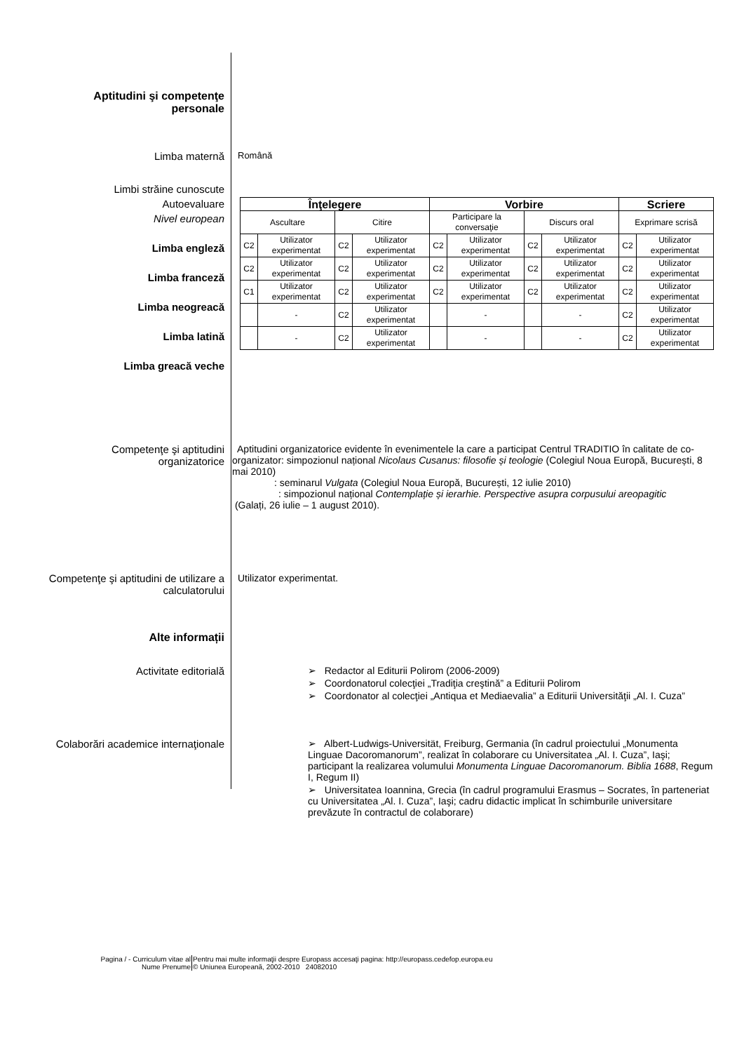Aptitudini şi competenţe
personale
Limba maternă
Română
Limbi străine cunoscute
Autoevaluare
Nivel european
Limba engleză
Limba franceză
Limba neogreacă
Limba latină
Limba greacă veche
| Înţelegere | | | | Vorbire | | | | Scriere | |
| Ascultare | | Citire | | Participare la conversaţie | | Discurs oral | | Exprimare scrisă | |
| C2 | Utilizator experimentat | C2 | Utilizator experimentat | C2 | Utilizator experimentat | C2 | Utilizator experimentat | C2 | Utilizator experimentat |
| C2 | Utilizator experimentat | C2 | Utilizator experimentat | C2 | Utilizator experimentat | C2 | Utilizator experimentat | C2 | Utilizator experimentat |
| C1 | Utilizator experimentat | C2 | Utilizator experimentat | C2 | Utilizator experimentat | C2 | Utilizator experimentat | C2 | Utilizator experimentat |
| | - | C2 | Utilizator experimentat | | - | | - | C2 | Utilizator experimentat |
| | - | C2 | Utilizator experimentat | | - | | - | C2 | Utilizator experimentat |
Competenţe şi aptitudini
organizatorice
Aptitudini organizatorice evidente în evenimentele la care a participat Centrul TRADITIO în calitate de co-organizator: simpozionul național Nicolaus Cusanus: filosofie și teologie (Colegiul Noua Europă, București, 8 mai 2010)
: seminarul Vulgata (Colegiul Noua Europă, București, 12 iulie 2010)
: simpozionul național Contemplație și ierarhie. Perspective asupra corpusului areopagitic
(Galați, 26 iulie – 1 august 2010).
Competenţe şi aptitudini de utilizare a calculatorului
Utilizator experimentat.
Alte informații
Activitate editorială ➢ Redactor al Editurii Polirom (2006-2009)
➢ Coordonatorul colecţiei „Tradiţia creştină” a Editurii Polirom
➢ Coordonator al colecţiei „Antiqua et Mediaevalia” a Editurii Universităţii „Al. I. Cuza”
Colaborări academice internaţionale ➢ Albert-Ludwigs-Universität, Freiburg, Germania (în cadrul proiectului „Monumenta Linguae Dacoromanorum”, realizat în colaborare cu Universitatea „Al. I. Cuza”, Iaşi; participant la realizarea volumului Monumenta Linguae Dacoromanorum. Biblia 1688, Regum I, Regum II)
➢ Universitatea Ioannina, Grecia (în cadrul programului Erasmus – Socrates, în parteneriat cu Universitatea „Al. I. Cuza”, Iaşi; cadru didactic implicat în schimburile universitare prevăzute în contractul de colaborare)
Pagina / - Curriculum vitae al
Nume Prenume
Pentru mai multe informaţii despre Europass accesaţi pagina: http://europass.cedefop.europa.eu
© Uniunea Europeană, 2002-2010 24082010